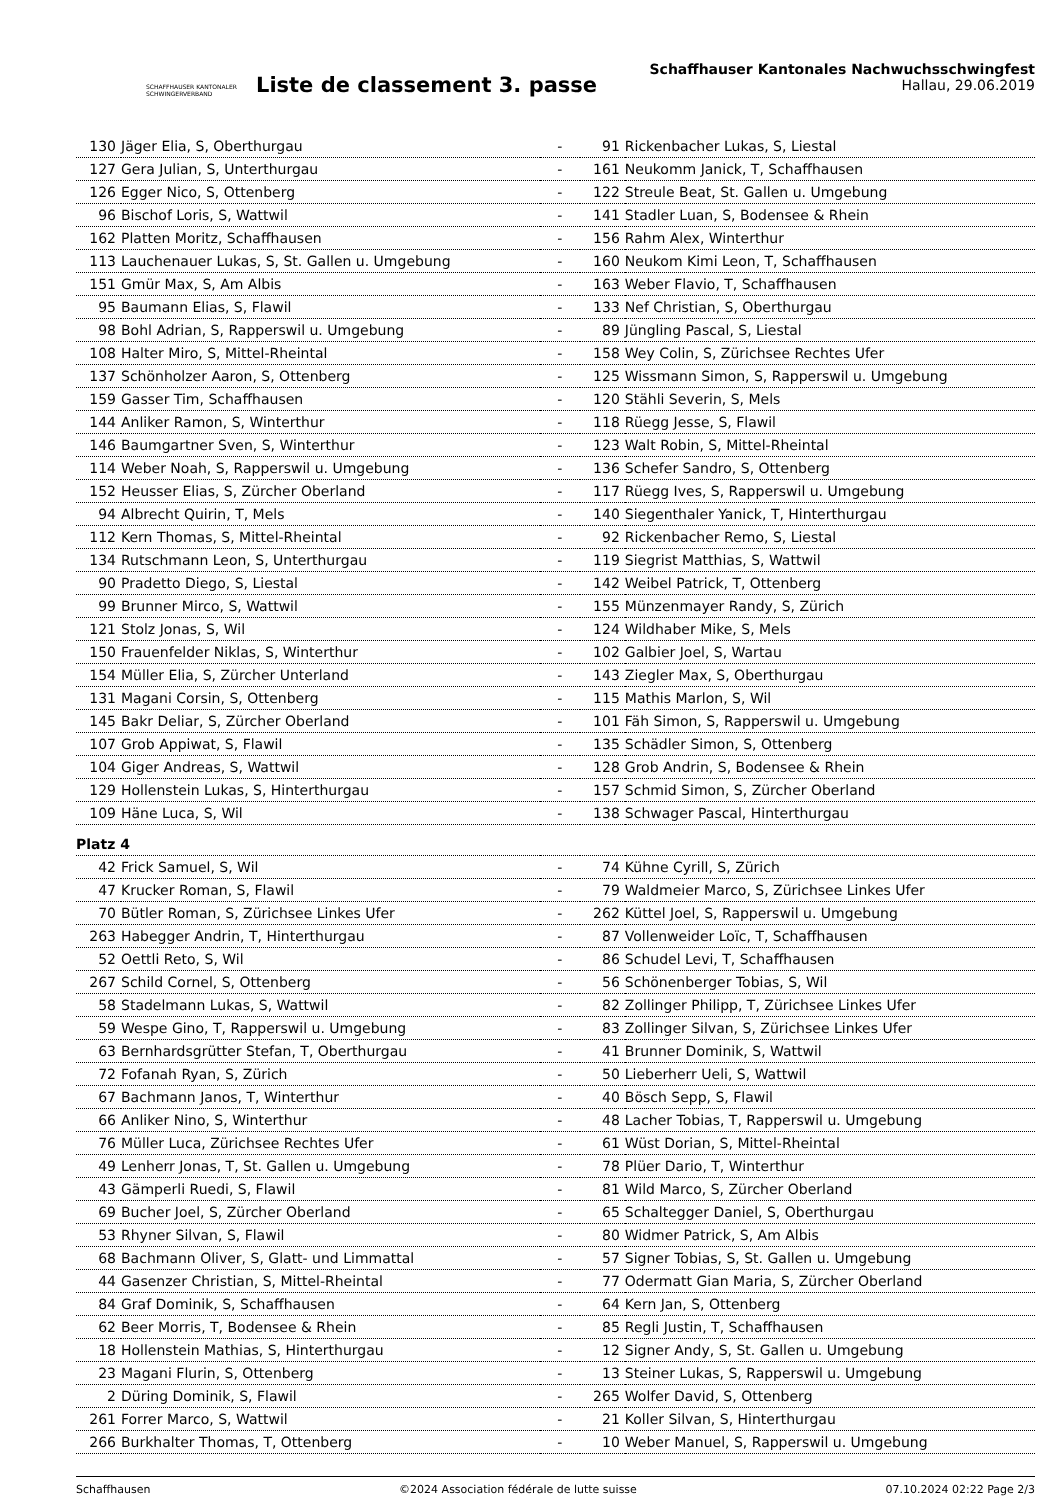SCHAFFHAUSER KANTONALER SCHWINGERVERBAND
Liste de classement 3. passe
Schaffhauser Kantonales Nachwuchsschwingfest
Hallau, 29.06.2019
| 130 | Jäger Elia, S, Oberthurgau | - | 91 | Rickenbacher Lukas, S, Liestal |
| 127 | Gera Julian, S, Unterthurgau | - | 161 | Neukomm Janick, T, Schaffhausen |
| 126 | Egger Nico, S, Ottenberg | - | 122 | Streule Beat, St. Gallen u. Umgebung |
| 96 | Bischof Loris, S, Wattwil | - | 141 | Stadler Luan, S, Bodensee & Rhein |
| 162 | Platten Moritz, Schaffhausen | - | 156 | Rahm Alex, Winterthur |
| 113 | Lauchenauer Lukas, S, St. Gallen u. Umgebung | - | 160 | Neukom Kimi Leon, T, Schaffhausen |
| 151 | Gmür Max, S, Am Albis | - | 163 | Weber Flavio, T, Schaffhausen |
| 95 | Baumann Elias, S, Flawil | - | 133 | Nef Christian, S, Oberthurgau |
| 98 | Bohl Adrian, S, Rapperswil u. Umgebung | - | 89 | Jüngling Pascal, S, Liestal |
| 108 | Halter Miro, S, Mittel-Rheintal | - | 158 | Wey Colin, S, Zürichsee Rechtes Ufer |
| 137 | Schönholzer Aaron, S, Ottenberg | - | 125 | Wissmann Simon, S, Rapperswil u. Umgebung |
| 159 | Gasser Tim, Schaffhausen | - | 120 | Stähli Severin, S, Mels |
| 144 | Anliker Ramon, S, Winterthur | - | 118 | Rüegg Jesse, S, Flawil |
| 146 | Baumgartner Sven, S, Winterthur | - | 123 | Walt Robin, S, Mittel-Rheintal |
| 114 | Weber Noah, S, Rapperswil u. Umgebung | - | 136 | Schefer Sandro, S, Ottenberg |
| 152 | Heusser Elias, S, Zürcher Oberland | - | 117 | Rüegg Ives, S, Rapperswil u. Umgebung |
| 94 | Albrecht Quirin, T, Mels | - | 140 | Siegenthaler Yanick, T, Hinterthurgau |
| 112 | Kern Thomas, S, Mittel-Rheintal | - | 92 | Rickenbacher Remo, S, Liestal |
| 134 | Rutschmann Leon, S, Unterthurgau | - | 119 | Siegrist Matthias, S, Wattwil |
| 90 | Pradetto Diego, S, Liestal | - | 142 | Weibel Patrick, T, Ottenberg |
| 99 | Brunner Mirco, S, Wattwil | - | 155 | Münzenmayer Randy, S, Zürich |
| 121 | Stolz Jonas, S, Wil | - | 124 | Wildhaber Mike, S, Mels |
| 150 | Frauenfelder Niklas, S, Winterthur | - | 102 | Galbier Joel, S, Wartau |
| 154 | Müller Elia, S, Zürcher Unterland | - | 143 | Ziegler Max, S, Oberthurgau |
| 131 | Magani Corsin, S, Ottenberg | - | 115 | Mathis Marlon, S, Wil |
| 145 | Bakr Deliar, S, Zürcher Oberland | - | 101 | Fäh Simon, S, Rapperswil u. Umgebung |
| 107 | Grob Appiwat, S, Flawil | - | 135 | Schädler Simon, S, Ottenberg |
| 104 | Giger Andreas, S, Wattwil | - | 128 | Grob Andrin, S, Bodensee & Rhein |
| 129 | Hollenstein Lukas, S, Hinterthurgau | - | 157 | Schmid Simon, S, Zürcher Oberland |
| 109 | Häne Luca, S, Wil | - | 138 | Schwager Pascal, Hinterthurgau |
| Platz 4 | | | | |
| 42 | Frick Samuel, S, Wil | - | 74 | Kühne Cyrill, S, Zürich |
| 47 | Krucker Roman, S, Flawil | - | 79 | Waldmeier Marco, S, Zürichsee Linkes Ufer |
| 70 | Bütler Roman, S, Zürichsee Linkes Ufer | - | 262 | Küttel Joel, S, Rapperswil u. Umgebung |
| 263 | Habegger Andrin, T, Hinterthurgau | - | 87 | Vollenweider Loïc, T, Schaffhausen |
| 52 | Oettli Reto, S, Wil | - | 86 | Schudel Levi, T, Schaffhausen |
| 267 | Schild Cornel, S, Ottenberg | - | 56 | Schönenberger Tobias, S, Wil |
| 58 | Stadelmann Lukas, S, Wattwil | - | 82 | Zollinger Philipp, T, Zürichsee Linkes Ufer |
| 59 | Wespe Gino, T, Rapperswil u. Umgebung | - | 83 | Zollinger Silvan, S, Zürichsee Linkes Ufer |
| 63 | Bernhardsgrütter Stefan, T, Oberthurgau | - | 41 | Brunner Dominik, S, Wattwil |
| 72 | Fofanah Ryan, S, Zürich | - | 50 | Lieberherr Ueli, S, Wattwil |
| 67 | Bachmann Janos, T, Winterthur | - | 40 | Bösch Sepp, S, Flawil |
| 66 | Anliker Nino, S, Winterthur | - | 48 | Lacher Tobias, T, Rapperswil u. Umgebung |
| 76 | Müller Luca, Zürichsee Rechtes Ufer | - | 61 | Wüst Dorian, S, Mittel-Rheintal |
| 49 | Lenherr Jonas, T, St. Gallen u. Umgebung | - | 78 | Plüer Dario, T, Winterthur |
| 43 | Gämperli Ruedi, S, Flawil | - | 81 | Wild Marco, S, Zürcher Oberland |
| 69 | Bucher Joel, S, Zürcher Oberland | - | 65 | Schaltegger Daniel, S, Oberthurgau |
| 53 | Rhyner Silvan, S, Flawil | - | 80 | Widmer Patrick, S, Am Albis |
| 68 | Bachmann Oliver, S, Glatt- und Limmattal | - | 57 | Signer Tobias, S, St. Gallen u. Umgebung |
| 44 | Gasenzer Christian, S, Mittel-Rheintal | - | 77 | Odermatt Gian Maria, S, Zürcher Oberland |
| 84 | Graf Dominik, S, Schaffhausen | - | 64 | Kern Jan, S, Ottenberg |
| 62 | Beer Morris, T, Bodensee & Rhein | - | 85 | Regli Justin, T, Schaffhausen |
| 18 | Hollenstein Mathias, S, Hinterthurgau | - | 12 | Signer Andy, S, St. Gallen u. Umgebung |
| 23 | Magani Flurin, S, Ottenberg | - | 13 | Steiner Lukas, S, Rapperswil u. Umgebung |
| 2 | Düring Dominik, S, Flawil | - | 265 | Wolfer David, S, Ottenberg |
| 261 | Forrer Marco, S, Wattwil | - | 21 | Koller Silvan, S, Hinterthurgau |
| 266 | Burkhalter Thomas, T, Ottenberg | - | 10 | Weber Manuel, S, Rapperswil u. Umgebung |
Schaffhausen ©2024 Association fédérale de lutte suisse 07.10.2024 02:22 Page 2/3